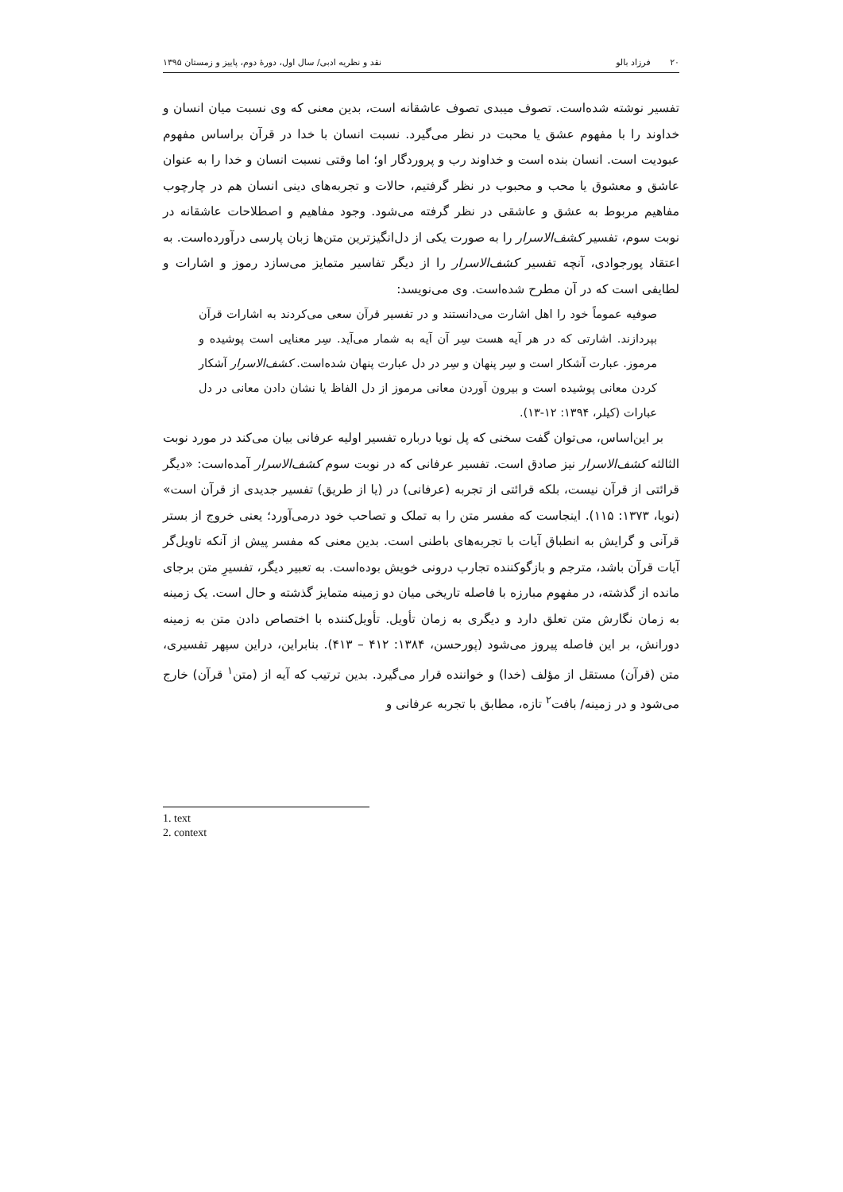۲۰ فرزاد بالو نقد و نظریه ادبی/ سال اول، دورهٔ دوم، پاییز و زمستان ۱۳۹۵
تفسیر نوشته شده‌است. تصوف میبدی تصوف عاشقانه است، بدین معنی که وی نسبت میان انسان و خداوند را با مفهوم عشق یا محبت در نظر می‌گیرد. نسبت انسان با خدا در قرآن براساس مفهوم عبودیت است. انسان بنده است و خداوند رب و پروردگار او؛ اما وقتی نسبت انسان و خدا را به عنوان عاشق و معشوق یا محب و محبوب در نظر گرفتیم، حالات و تجربه‌های دینی انسان هم در چارچوب مفاهیم مربوط به عشق و عاشقی در نظر گرفته می‌شود. وجود مفاهیم و اصطلاحات عاشقانه در نوبت سوم، تفسیر کشف‌الاسرار را به صورت یکی از دل‌انگیزترین متن‌ها زبان پارسی درآورده‌است. به اعتقاد پورجوادی، آنچه تفسیر کشف‌الاسرار را از دیگر تفاسیر متمایز می‌سازد رموز و اشارات و لطایفی است که در آن مطرح شده‌است. وی می‌نویسد:
صوفیه عموماً خود را اهل اشارت می‌دانستند و در تفسیر قرآن سعی می‌کردند به اشارات قرآن بپردازند. اشارتی که در هر آیه هست سِر آن آیه به شمار می‌آید. سِر معنایی است پوشیده و مرموز. عبارت آشکار است و سِر پنهان و سِر در دل عبارت پنهان شده‌است. کشف‌الاسرار آشکار کردن معانی پوشیده است و بیرون آوردن معانی مرموز از دل الفاظ یا نشان دادن معانی در دل عبارات (کیلر، ۱۳۹۴: ۱۲-۱۳).
بر این‌اساس، می‌توان گفت سخنی که پل نویا درباره تفسیر اولیه عرفانی بیان می‌کند در مورد نوبت الثالثه کشف‌الاسرار نیز صادق است. تفسیر عرفانی که در نوبت سوم کشف‌الاسرار آمده‌است: «دیگر قرائتی از قرآن نیست، بلکه قرائتی از تجربه (عرفانی) در (یا از طریق) تفسیر جدیدی از قرآن است» (نویا، ۱۳۷۳: ۱۱۵). اینجاست که مفسر متن را به تملک و تصاحب خود درمی‌آورد؛ یعنی خروج از بستر قرآنی و گرایش به انطباق آیات با تجربه‌های باطنی است. بدین معنی که مفسر پیش از آنکه تاویل‌گر آیات قرآن باشد، مترجم و بازگوکننده تجارب درونی خویش بوده‌است. به تعبیر دیگر، تفسیرِ متن برجای مانده از گذشته، در مفهوم مبارزه با فاصله تاریخی میان دو زمینه متمایز گذشته و حال است. یک زمینه به زمان نگارش متن تعلق دارد و دیگری به زمان تأویل. تأویل‌کننده با اختصاص دادن متن به زمینه دورانش، بر این فاصله پیروز می‌شود (پورحسن، ۱۳۸۴: ۴۱۲ – ۴۱۳). بنابراین، دراین سپهر تفسیری، متن (قرآن) مستقل از مؤلف (خدا) و خواننده قرار می‌گیرد. بدین ترتیب که آیه از (متن<sup>۱</sup> قرآن) خارج می‌شود و در زمینه/ بافت<sup>۲</sup> تازه، مطابق با تجربه عرفانی و
1. text
2. context